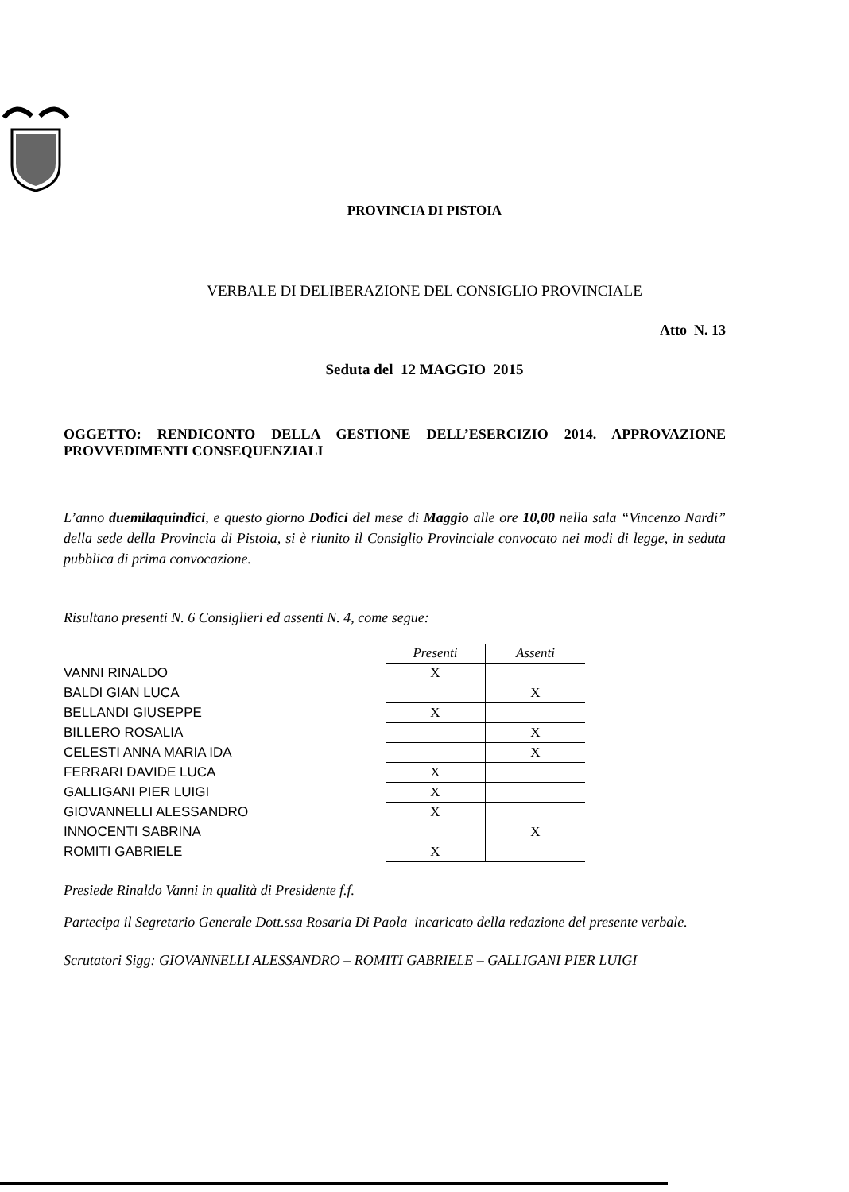PROVINCIA DI PISTOIA
VERBALE DI DELIBERAZIONE DEL CONSIGLIO PROVINCIALE
Atto N. 13
Seduta del 12 MAGGIO 2015
OGGETTO: RENDICONTO DELLA GESTIONE DELL’ESERCIZIO 2014. APPROVAZIONE PROVVEDIMENTI CONSEQUENZIALI
L’anno duemilaquindici, e questo giorno Dodici del mese di Maggio alle ore 10,00 nella sala “Vincenzo Nardi” della sede della Provincia di Pistoia, si è riunito il Consiglio Provinciale convocato nei modi di legge, in seduta pubblica di prima convocazione.
Risultano presenti N. 6 Consiglieri ed assenti N. 4, come segue:
| | Presenti | Assenti |
| VANNI RINALDO | X | |
| BALDI GIAN LUCA | | X |
| BELLANDI GIUSEPPE | X | |
| BILLERO ROSALIA | | X |
| CELESTI ANNA MARIA IDA | | X |
| FERRARI DAVIDE LUCA | X | |
| GALLIGANI PIER LUIGI | X | |
| GIOVANNELLI ALESSANDRO | X | |
| INNOCENTI SABRINA | | X |
| ROMITI GABRIELE | X | |
Presiede Rinaldo Vanni in qualità di Presidente f.f.
Partecipa il Segretario Generale Dott.ssa Rosaria Di Paola incaricato della redazione del presente verbale.
Scrutatori Sigg: GIOVANNELLI ALESSANDRO – ROMITI GABRIELE – GALLIGANI PIER LUIGI